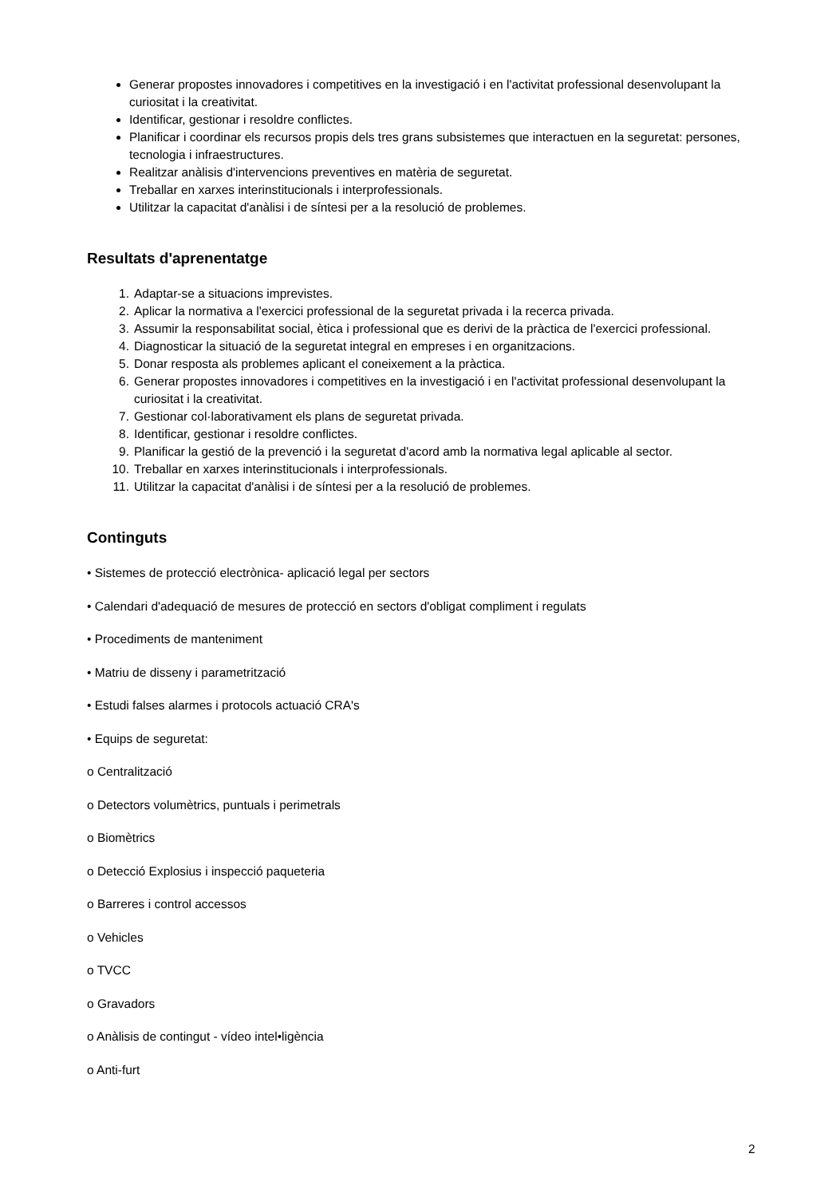Generar propostes innovadores i competitives en la investigació i en l'activitat professional desenvolupant la curiositat i la creativitat.
Identificar, gestionar i resoldre conflictes.
Planificar i coordinar els recursos propis dels tres grans subsistemes que interactuen en la seguretat: persones, tecnologia i infraestructures.
Realitzar anàlisis d'intervencions preventives en matèria de seguretat.
Treballar en xarxes interinstitucionals i interprofessionals.
Utilitzar la capacitat d'anàlisi i de síntesi per a la resolució de problemes.
Resultats d'aprenentatge
1. Adaptar-se a situacions imprevistes.
2. Aplicar la normativa a l'exercici professional de la seguretat privada i la recerca privada.
3. Assumir la responsabilitat social, ètica i professional que es derivi de la pràctica de l'exercici professional.
4. Diagnosticar la situació de la seguretat integral en empreses i en organitzacions.
5. Donar resposta als problemes aplicant el coneixement a la pràctica.
6. Generar propostes innovadores i competitives en la investigació i en l'activitat professional desenvolupant la curiositat i la creativitat.
7. Gestionar col·laborativament els plans de seguretat privada.
8. Identificar, gestionar i resoldre conflictes.
9. Planificar la gestió de la prevenció i la seguretat d'acord amb la normativa legal aplicable al sector.
10. Treballar en xarxes interinstitucionals i interprofessionals.
11. Utilitzar la capacitat d'anàlisi i de síntesi per a la resolució de problemes.
Continguts
• Sistemes de protecció electrònica- aplicació legal per sectors
• Calendari d'adequació de mesures de protecció en sectors d'obligat compliment i regulats
• Procediments de manteniment
• Matriu de disseny i parametrització
• Estudi falses alarmes i protocols actuació CRA's
• Equips de seguretat:
o Centralització
o Detectors volumètrics, puntuals i perimetrals
o Biomètrics
o Detecció Explosius i inspecció paqueteria
o Barreres i control accessos
o Vehicles
o TVCC
o Gravadors
o Anàlisis de contingut - vídeo intel•ligència
o Anti-furt
2